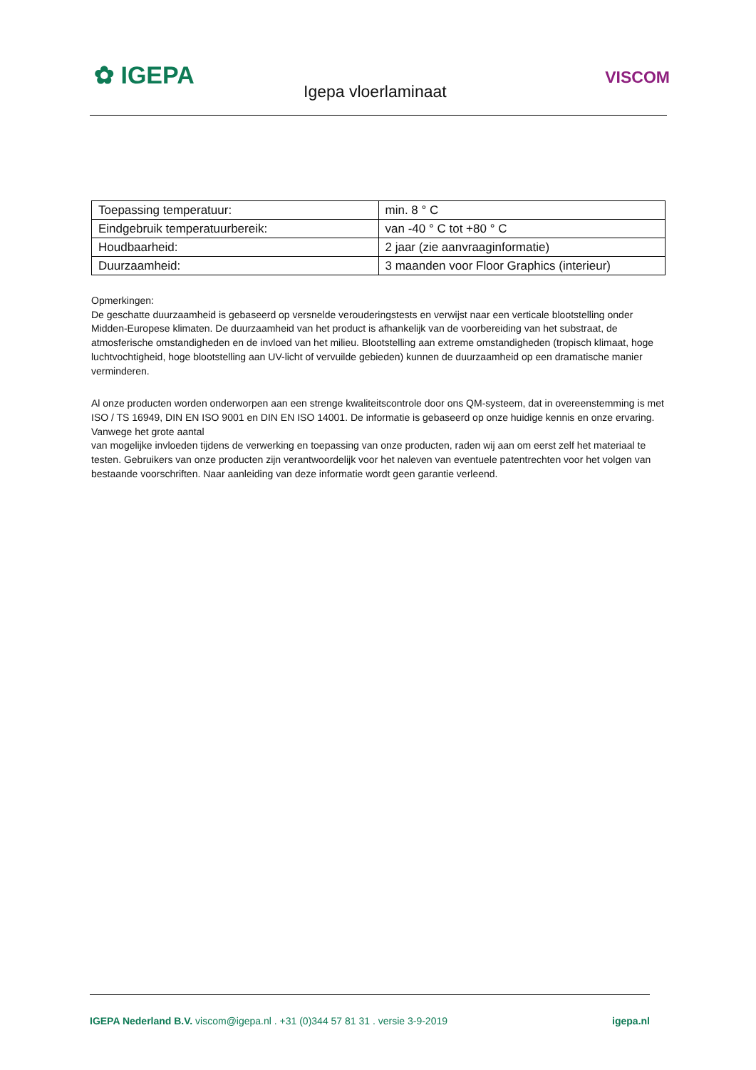✿ IGEPA
Igepa vloerlaminaat
VISCOM
| Toepassing temperatuur: | min. 8 ° C |
| Eindgebruik temperatuurbereik: | van -40 ° C tot +80 ° C |
| Houdbaarheid: | 2 jaar (zie aanvraaginformatie) |
| Duurzaamheid: | 3 maanden voor Floor Graphics (interieur) |
Opmerkingen:
De geschatte duurzaamheid is gebaseerd op versnelde verouderingstests en verwijst naar een verticale blootstelling onder Midden-Europese klimaten. De duurzaamheid van het product is afhankelijk van de voorbereiding van het substraat, de atmosferische omstandigheden en de invloed van het milieu. Blootstelling aan extreme omstandigheden (tropisch klimaat, hoge luchtvochtigheid, hoge blootstelling aan UV-licht of vervuilde gebieden) kunnen de duurzaamheid op een dramatische manier verminderen.
Al onze producten worden onderworpen aan een strenge kwaliteitscontrole door ons QM-systeem, dat in overeenstemming is met ISO / TS 16949, DIN EN ISO 9001 en DIN EN ISO 14001. De informatie is gebaseerd op onze huidige kennis en onze ervaring. Vanwege het grote aantal
van mogelijke invloeden tijdens de verwerking en toepassing van onze producten, raden wij aan om eerst zelf het materiaal te testen. Gebruikers van onze producten zijn verantwoordelijk voor het naleven van eventuele patentrechten voor het volgen van bestaande voorschriften. Naar aanleiding van deze informatie wordt geen garantie verleend.
IGEPA Nederland B.V. viscom@igepa.nl . +31 (0)344 57 81 31 . versie 3-9-2019 igepa.nl